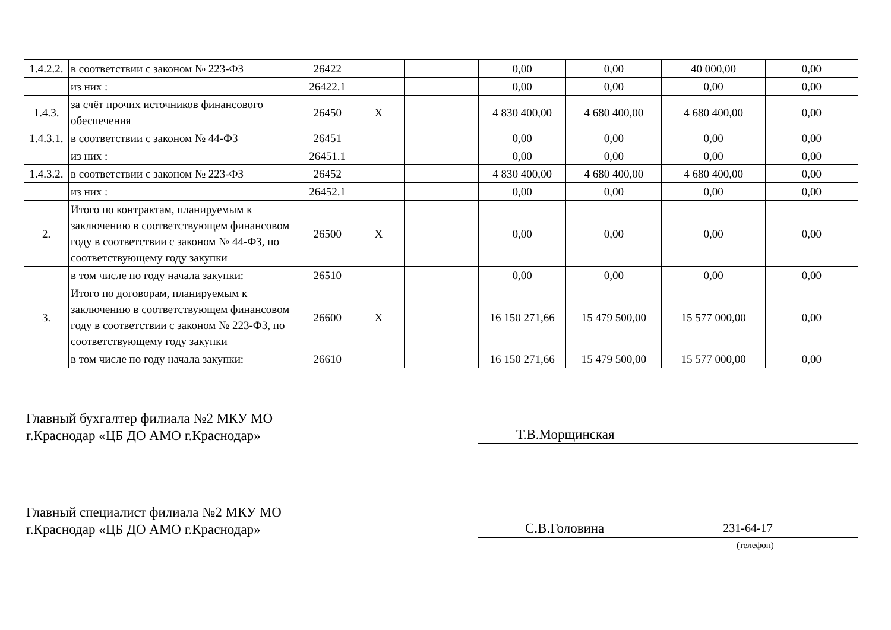| 1.4.2.2. | в соответствии с законом № 223-ФЗ | 26422 | | | 0,00 | 0,00 | 40 000,00 | 0,00 |
| | из них : | 26422.1 | | | 0,00 | 0,00 | 0,00 | 0,00 |
| 1.4.3. | за счёт прочих источников финансового обеспечения | 26450 | X | | 4 830 400,00 | 4 680 400,00 | 4 680 400,00 | 0,00 |
| 1.4.3.1. | в соответствии с законом № 44-ФЗ | 26451 | | | 0,00 | 0,00 | 0,00 | 0,00 |
| | из них : | 26451.1 | | | 0,00 | 0,00 | 0,00 | 0,00 |
| 1.4.3.2. | в соответствии с законом № 223-ФЗ | 26452 | | | 4 830 400,00 | 4 680 400,00 | 4 680 400,00 | 0,00 |
| | из них : | 26452.1 | | | 0,00 | 0,00 | 0,00 | 0,00 |
| 2. | Итого по контрактам, планируемым к заключению в соответствующем финансовом году в соответствии с законом № 44-ФЗ, по соответствующему году закупки | 26500 | X | | 0,00 | 0,00 | 0,00 | 0,00 |
| | в том числе по году начала закупки: | 26510 | | | 0,00 | 0,00 | 0,00 | 0,00 |
| 3. | Итого по договорам, планируемым к заключению в соответствующем финансовом году в соответствии с законом № 223-ФЗ, по соответствующему году закупки | 26600 | X | | 16 150 271,66 | 15 479 500,00 | 15 577 000,00 | 0,00 |
| | в том числе по году начала закупки: | 26610 | | | 16 150 271,66 | 15 479 500,00 | 15 577 000,00 | 0,00 |
Главный бухгалтер филиала №2 МКУ МО
г.Краснодар «ЦБ ДО АМО г.Краснодар»
Т.В.Морщинская
Главный специалист филиала №2 МКУ МО
г.Краснодар «ЦБ ДО АМО г.Краснодар»
С.В.Головина 231-64-17
(телефон)